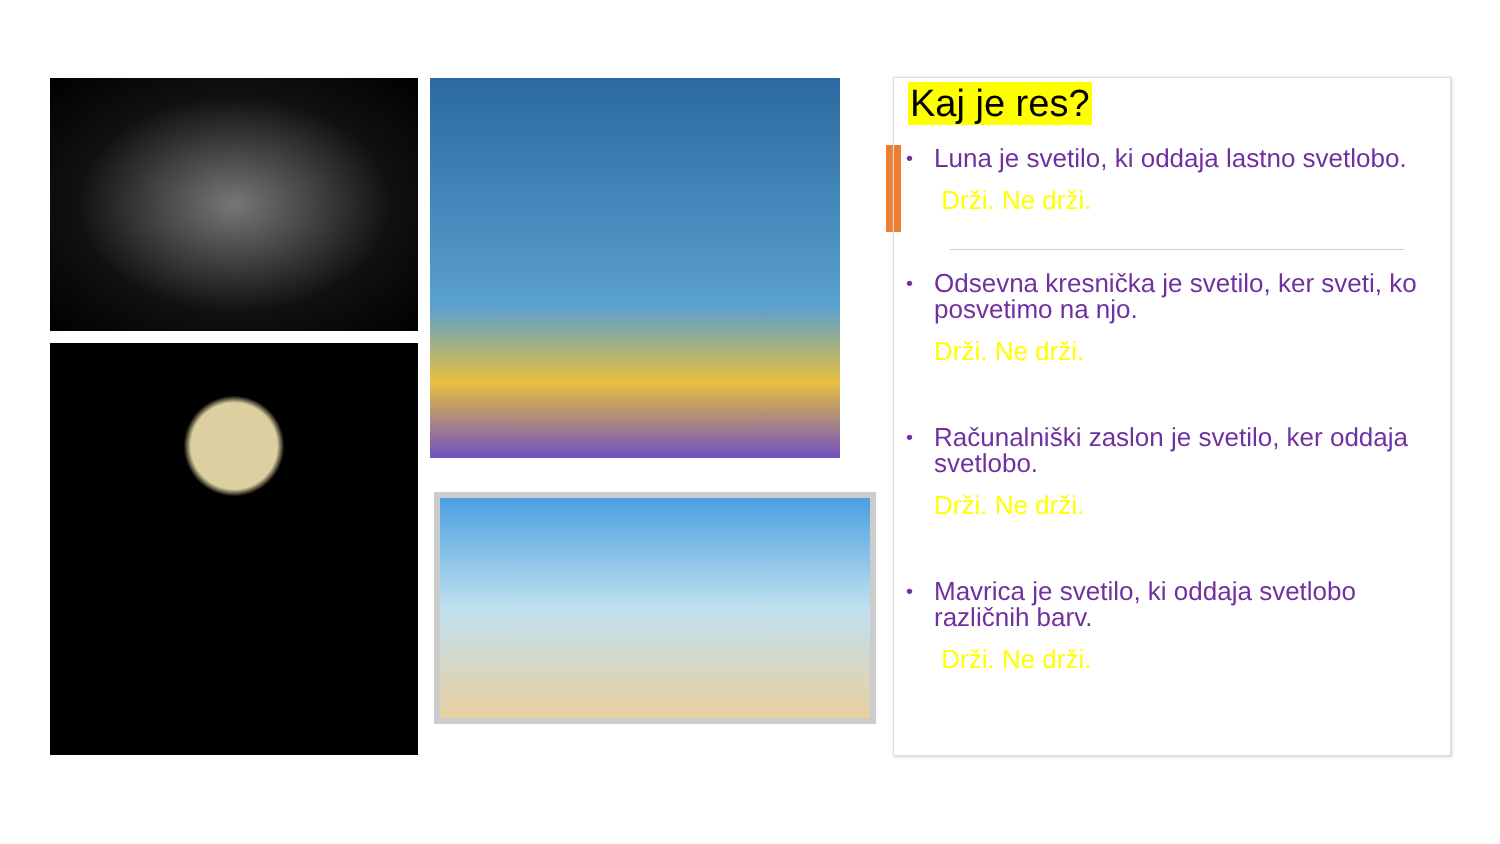Kaj je res?
• Luna je svetilo, ki oddaja lastno svetlobo.
Drži. Ne drži.
• Odsevna kresnička je svetilo, ker sveti, ko posvetimo na njo.
Drži. Ne drži.
• Računalniški zaslon je svetilo, ker oddaja svetlobo.
Drži. Ne drži.
• Mavrica je svetilo, ki oddaja svetlobo različnih barv.
Drži. Ne drži.